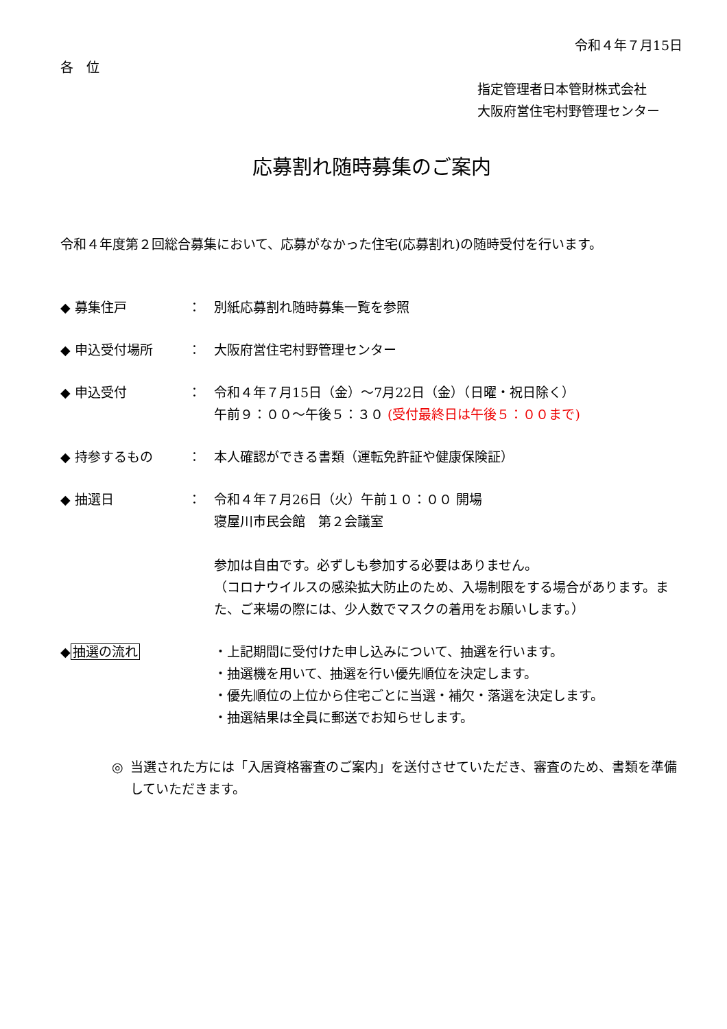令和４年７月15日
各　位
指定管理者日本管財株式会社
大阪府営住宅村野管理センター
応募割れ随時募集のご案内
令和４年度第２回総合募集において、応募がなかった住宅(応募割れ)の随時受付を行います。
◆ 募集住戸 ： 別紙応募割れ随時募集一覧を参照
◆ 申込受付場所 ： 大阪府営住宅村野管理センター
◆ 申込受付 ： 令和４年７月15日（金）～7月22日（金）（日曜・祝日除く）
午前９：００～午後５：３０ (受付最終日は午後５：００まで)
◆ 持参するもの ： 本人確認ができる書類（運転免許証や健康保険証）
◆ 抽選日 ： 令和４年７月26日（火）午前１０：００ 開場
寝屋川市民会館　第２会議室
参加は自由です。必ずしも参加する必要はありません。
（コロナウイルスの感染拡大防止のため、入場制限をする場合があります。また、ご来場の際には、少人数でマスクの着用をお願いします。）
◆抽選の流れ ・上記期間に受付けた申し込みについて、抽選を行います。
・抽選機を用いて、抽選を行い優先順位を決定します。
・優先順位の上位から住宅ごとに当選・補欠・落選を決定します。
・抽選結果は全員に郵送でお知らせします。
◎ 当選された方には「入居資格審査のご案内」を送付させていただき、審査のため、書類を準備していただきます。